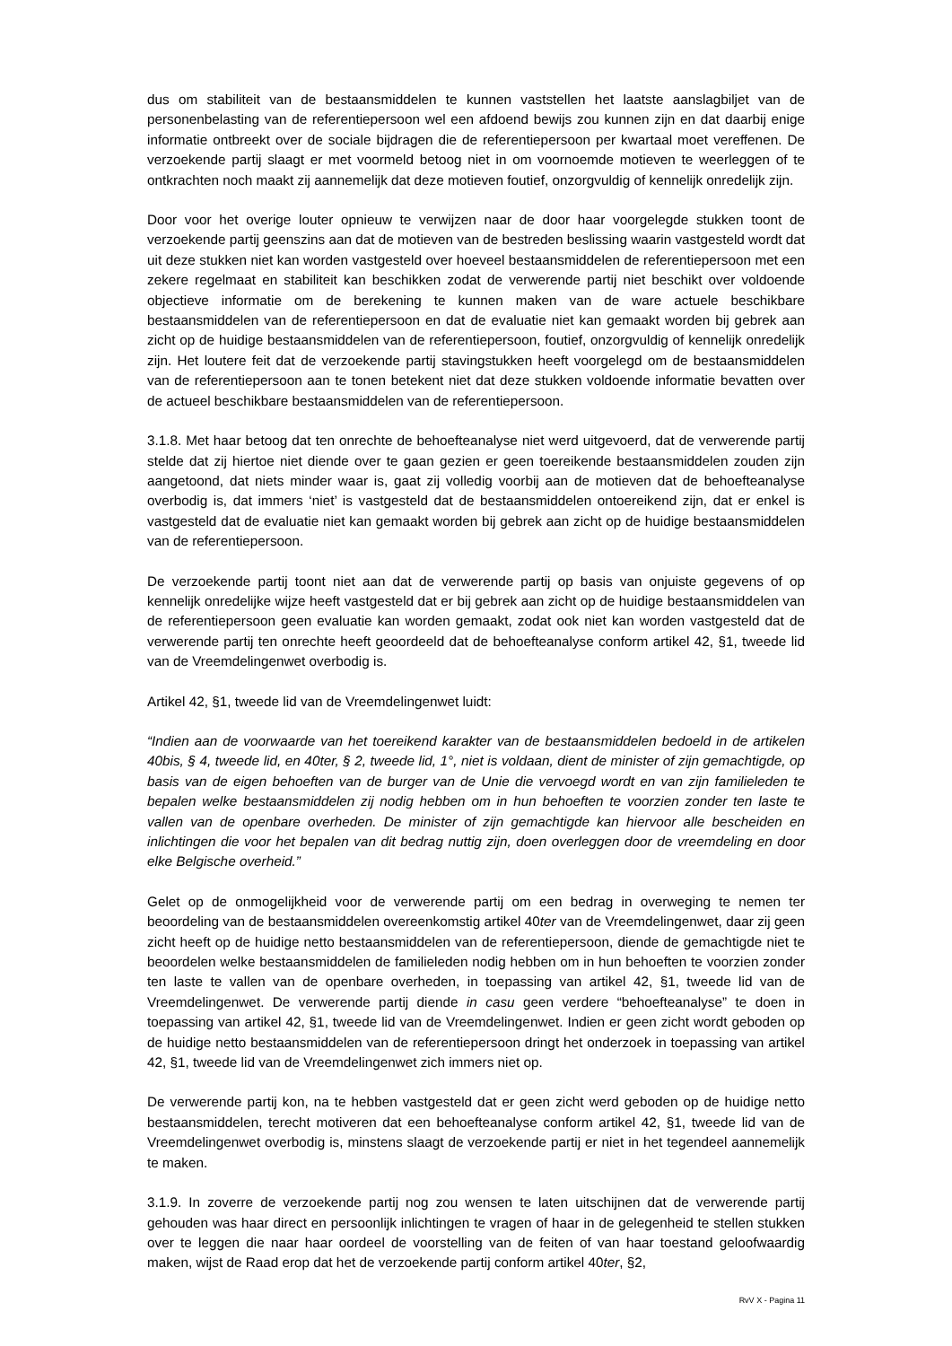dus om stabiliteit van de bestaansmiddelen te kunnen vaststellen het laatste aanslagbiljet van de personenbelasting van de referentiepersoon wel een afdoend bewijs zou kunnen zijn en dat daarbij enige informatie ontbreekt over de sociale bijdragen die de referentiepersoon per kwartaal moet vereffenen. De verzoekende partij slaagt er met voormeld betoog niet in om voornoemde motieven te weerleggen of te ontkrachten noch maakt zij aannemelijk dat deze motieven foutief, onzorgvuldig of kennelijk onredelijk zijn.
Door voor het overige louter opnieuw te verwijzen naar de door haar voorgelegde stukken toont de verzoekende partij geenszins aan dat de motieven van de bestreden beslissing waarin vastgesteld wordt dat uit deze stukken niet kan worden vastgesteld over hoeveel bestaansmiddelen de referentiepersoon met een zekere regelmaat en stabiliteit kan beschikken zodat de verwerende partij niet beschikt over voldoende objectieve informatie om de berekening te kunnen maken van de ware actuele beschikbare bestaansmiddelen van de referentiepersoon en dat de evaluatie niet kan gemaakt worden bij gebrek aan zicht op de huidige bestaansmiddelen van de referentiepersoon, foutief, onzorgvuldig of kennelijk onredelijk zijn. Het loutere feit dat de verzoekende partij stavingstukken heeft voorgelegd om de bestaansmiddelen van de referentiepersoon aan te tonen betekent niet dat deze stukken voldoende informatie bevatten over de actueel beschikbare bestaansmiddelen van de referentiepersoon.
3.1.8. Met haar betoog dat ten onrechte de behoefteanalyse niet werd uitgevoerd, dat de verwerende partij stelde dat zij hiertoe niet diende over te gaan gezien er geen toereikende bestaansmiddelen zouden zijn aangetoond, dat niets minder waar is, gaat zij volledig voorbij aan de motieven dat de behoefteanalyse overbodig is, dat immers ‘niet’ is vastgesteld dat de bestaansmiddelen ontoereikend zijn, dat er enkel is vastgesteld dat de evaluatie niet kan gemaakt worden bij gebrek aan zicht op de huidige bestaansmiddelen van de referentiepersoon.
De verzoekende partij toont niet aan dat de verwerende partij op basis van onjuiste gegevens of op kennelijk onredelijke wijze heeft vastgesteld dat er bij gebrek aan zicht op de huidige bestaansmiddelen van de referentiepersoon geen evaluatie kan worden gemaakt, zodat ook niet kan worden vastgesteld dat de verwerende partij ten onrechte heeft geoordeeld dat de behoefteanalyse conform artikel 42, §1, tweede lid van de Vreemdelingenwet overbodig is.
Artikel 42, §1, tweede lid van de Vreemdelingenwet luidt:
“Indien aan de voorwaarde van het toereikend karakter van de bestaansmiddelen bedoeld in de artikelen 40bis, § 4, tweede lid, en 40ter, § 2, tweede lid, 1°, niet is voldaan, dient de minister of zijn gemachtigde, op basis van de eigen behoeften van de burger van de Unie die vervoegd wordt en van zijn familieleden te bepalen welke bestaansmiddelen zij nodig hebben om in hun behoeften te voorzien zonder ten laste te vallen van de openbare overheden. De minister of zijn gemachtigde kan hiervoor alle bescheiden en inlichtingen die voor het bepalen van dit bedrag nuttig zijn, doen overleggen door de vreemdeling en door elke Belgische overheid.”
Gelet op de onmogelijkheid voor de verwerende partij om een bedrag in overweging te nemen ter beoordeling van de bestaansmiddelen overeenkomstig artikel 40ter van de Vreemdelingenwet, daar zij geen zicht heeft op de huidige netto bestaansmiddelen van de referentiepersoon, diende de gemachtigde niet te beoordelen welke bestaansmiddelen de familieleden nodig hebben om in hun behoeften te voorzien zonder ten laste te vallen van de openbare overheden, in toepassing van artikel 42, §1, tweede lid van de Vreemdelingenwet. De verwerende partij diende in casu geen verdere “behoefteanalyse” te doen in toepassing van artikel 42, §1, tweede lid van de Vreemdelingenwet. Indien er geen zicht wordt geboden op de huidige netto bestaansmiddelen van de referentiepersoon dringt het onderzoek in toepassing van artikel 42, §1, tweede lid van de Vreemdelingenwet zich immers niet op.
De verwerende partij kon, na te hebben vastgesteld dat er geen zicht werd geboden op de huidige netto bestaansmiddelen, terecht motiveren dat een behoefteanalyse conform artikel 42, §1, tweede lid van de Vreemdelingenwet overbodig is, minstens slaagt de verzoekende partij er niet in het tegendeel aannemelijk te maken.
3.1.9. In zoverre de verzoekende partij nog zou wensen te laten uitschijnen dat de verwerende partij gehouden was haar direct en persoonlijk inlichtingen te vragen of haar in de gelegenheid te stellen stukken over te leggen die naar haar oordeel de voorstelling van de feiten of van haar toestand geloofwaardig maken, wijst de Raad erop dat het de verzoekende partij conform artikel 40ter, §2,
RvV X - Pagina 11